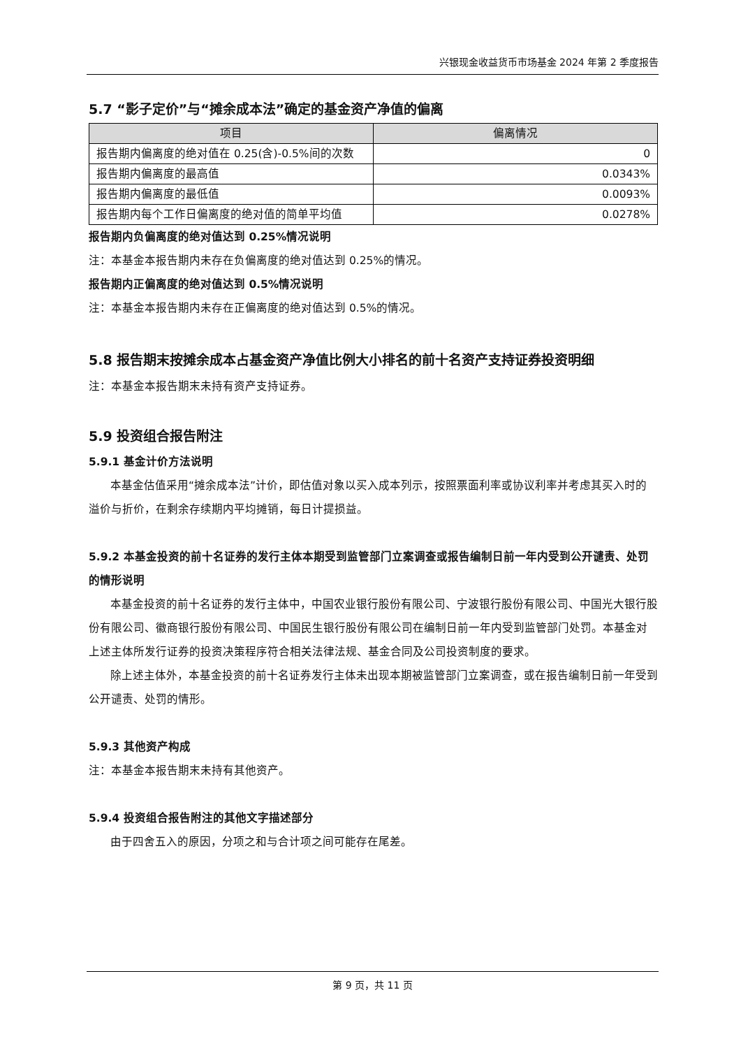兴银现金收益货币市场基金 2024 年第 2 季度报告
5.7 “影子定价”与“摊余成本法”确定的基金资产净值的偏离
| 项目 | 偏离情况 |
| --- | --- |
| 报告期内偏离度的绝对值在 0.25(含)-0.5%间的次数 | 0 |
| 报告期内偏离度的最高值 | 0.0343% |
| 报告期内偏离度的最低值 | 0.0093% |
| 报告期内每个工作日偏离度的绝对值的简单平均值 | 0.0278% |
报告期内负偏离度的绝对值达到 0.25%情况说明
注：本基金本报告期内未存在负偏离度的绝对值达到 0.25%的情况。
报告期内正偏离度的绝对值达到 0.5%情况说明
注：本基金本报告期内未存在正偏离度的绝对值达到 0.5%的情况。
5.8 报告期末按摊余成本占基金资产净值比例大小排名的前十名资产支持证券投资明细
注：本基金本报告期末未持有资产支持证券。
5.9 投资组合报告附注
5.9.1 基金计价方法说明
本基金估值采用“摊余成本法”计价，即估值对象以买入成本列示，按照票面利率或协议利率并考虑其买入时的溢价与折价，在剩余存续期内平均摊销，每日计提损益。
5.9.2 本基金投资的前十名证券的发行主体本期受到监管部门立案调查或报告编制日前一年内受到公开谴责、处罚的情形说明
本基金投资的前十名证券的发行主体中，中国农业银行股份有限公司、宁波银行股份有限公司、中国光大银行股份有限公司、徽商银行股份有限公司、中国民生银行股份有限公司在编制日前一年内受到监管部门处罚。本基金对上述主体所发行证券的投资决策程序符合相关法律法规、基金合同及公司投资制度的要求。
除上述主体外，本基金投资的前十名证券发行主体未出现本期被监管部门立案调查，或在报告编制日前一年受到公开谴责、处罚的情形。
5.9.3 其他资产构成
注：本基金本报告期末未持有其他资产。
5.9.4 投资组合报告附注的其他文字描述部分
由于四舍五入的原因，分项之和与合计项之间可能存在尾差。
第 9 页，共 11 页